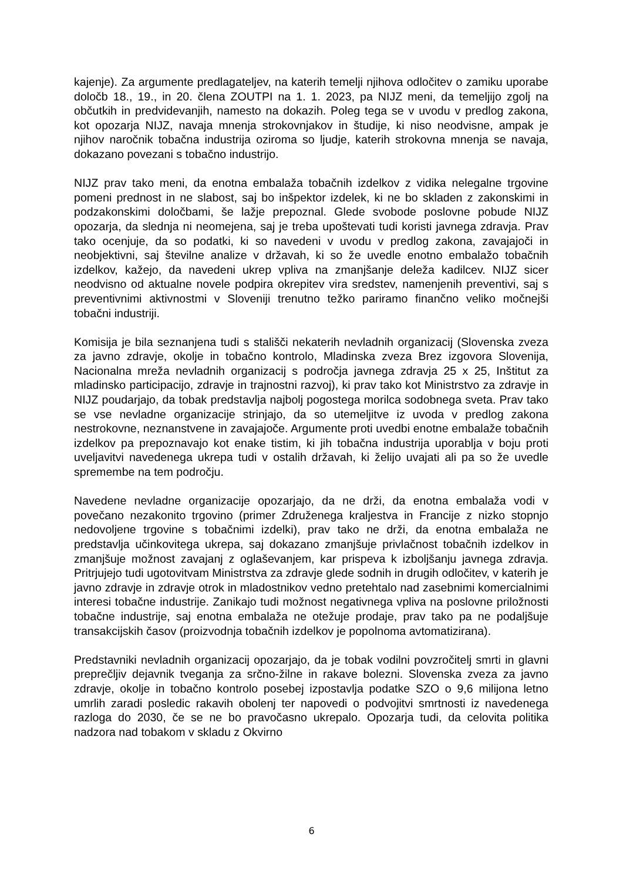kajenje). Za argumente predlagateljev, na katerih temelji njihova odločitev o zamiku uporabe določb 18., 19., in 20. člena ZOUTPI na 1. 1. 2023, pa NIJZ meni, da temeljijo zgolj na občutkih in predvidevanjih, namesto na dokazih. Poleg tega se v uvodu v predlog zakona, kot opozarja NIJZ, navaja mnenja strokovnjakov in študije, ki niso neodvisne, ampak je njihov naročnik tobačna industrija oziroma so ljudje, katerih strokovna mnenja se navaja, dokazano povezani s tobačno industrijo.
NIJZ prav tako meni, da enotna embalaža tobačnih izdelkov z vidika nelegalne trgovine pomeni prednost in ne slabost, saj bo inšpektor izdelek, ki ne bo skladen z zakonskimi in podzakonskimi določbami, še lažje prepoznal. Glede svobode poslovne pobude NIJZ opozarja, da slednja ni neomejena, saj je treba upoštevati tudi koristi javnega zdravja. Prav tako ocenjuje, da so podatki, ki so navedeni v uvodu v predlog zakona, zavajajoči in neobjektivni, saj številne analize v državah, ki so že uvedle enotno embalažo tobačnih izdelkov, kažejo, da navedeni ukrep vpliva na zmanjšanje deleža kadilcev. NIJZ sicer neodvisno od aktualne novele podpira okrepitev vira sredstev, namenjenih preventivi, saj s preventivnimi aktivnostmi v Sloveniji trenutno težko pariramo finančno veliko močnejši tobačni industriji.
Komisija je bila seznanjena tudi s stališči nekaterih nevladnih organizacij (Slovenska zveza za javno zdravje, okolje in tobačno kontrolo, Mladinska zveza Brez izgovora Slovenija, Nacionalna mreža nevladnih organizacij s področja javnega zdravja 25 x 25, Inštitut za mladinsko participacijo, zdravje in trajnostni razvoj), ki prav tako kot Ministrstvo za zdravje in NIJZ poudarjajo, da tobak predstavlja najbolj pogostega morilca sodobnega sveta. Prav tako se vse nevladne organizacije strinjajo, da so utemeljitve iz uvoda v predlog zakona nestrokovne, neznanstvene in zavajajoče. Argumente proti uvedbi enotne embalaže tobačnih izdelkov pa prepoznavajo kot enake tistim, ki jih tobačna industrija uporablja v boju proti uveljavitvi navedenega ukrepa tudi v ostalih državah, ki želijo uvajati ali pa so že uvedle spremembe na tem področju.
Navedene nevladne organizacije opozarjajo, da ne drži, da enotna embalaža vodi v povečano nezakonito trgovino (primer Združenega kraljestva in Francije z nizko stopnjo nedovoljene trgovine s tobačnimi izdelki), prav tako ne drži, da enotna embalaža ne predstavlja učinkovitega ukrepa, saj dokazano zmanjšuje privlačnost tobačnih izdelkov in zmanjšuje možnost zavajanj z oglaševanjem, kar prispeva k izboljšanju javnega zdravja. Pritrjujejo tudi ugotovitvam Ministrstva za zdravje glede sodnih in drugih odločitev, v katerih je javno zdravje in zdravje otrok in mladostnikov vedno pretehtalo nad zasebnimi komercialnimi interesi tobačne industrije. Zanikajo tudi možnost negativnega vpliva na poslovne priložnosti tobačne industrije, saj enotna embalaža ne otežuje prodaje, prav tako pa ne podaljšuje transakcijskih časov (proizvodnja tobačnih izdelkov je popolnoma avtomatizirana).
Predstavniki nevladnih organizacij opozarjajo, da je tobak vodilni povzročitelj smrti in glavni preprečljiv dejavnik tveganja za srčno-žilne in rakave bolezni. Slovenska zveza za javno zdravje, okolje in tobačno kontrolo posebej izpostavlja podatke SZO o 9,6 milijona letno umrlih zaradi posledic rakavih obolenj ter napovedi o podvojitvi smrtnosti iz navedenega razloga do 2030, če se ne bo pravočasno ukrepalo. Opozarja tudi, da celovita politika nadzora nad tobakom v skladu z Okvirno
6